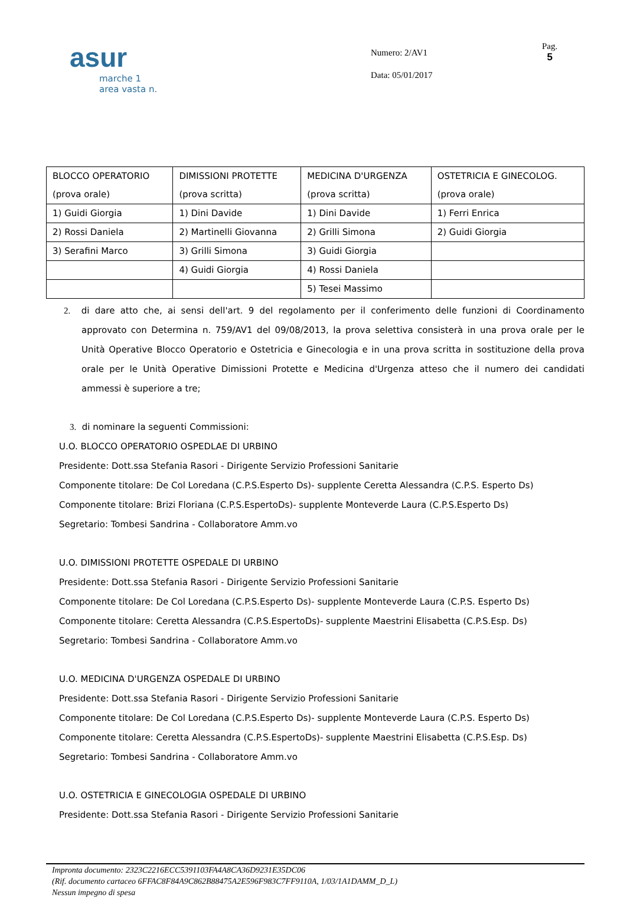asur
marche 1
area vasta n.
Numero: 2/AV1
Data: 05/01/2017
Pag.
5
| BLOCCO OPERATORIO (prova orale) | DIMISSIONI PROTETTE (prova scritta) | MEDICINA D'URGENZA (prova scritta) | OSTETRICIA E GINECOLOG. (prova orale) |
| 1) Guidi Giorgia | 1) Dini Davide | 1) Dini Davide | 1) Ferri Enrica |
| 2) Rossi Daniela | 2) Martinelli Giovanna | 2) Grilli Simona | 2) Guidi Giorgia |
| 3) Serafini Marco | 3) Grilli Simona | 3) Guidi Giorgia | |
| | 4) Guidi Giorgia | 4) Rossi Daniela | |
| | | 5) Tesei Massimo | |
2. di dare atto che, ai sensi dell'art. 9 del regolamento per il conferimento delle funzioni di Coordinamento approvato con Determina n. 759/AV1 del 09/08/2013, la prova selettiva consisterà in una prova orale per le Unità Operative Blocco Operatorio e Ostetricia e Ginecologia e in una prova scritta in sostituzione della prova orale per le Unità Operative Dimissioni Protette e Medicina d'Urgenza atteso che il numero dei candidati ammessi è superiore a tre;
3. di nominare la seguenti Commissioni:
U.O. BLOCCO OPERATORIO OSPEDLAE DI URBINO
Presidente: Dott.ssa Stefania Rasori - Dirigente Servizio Professioni Sanitarie
Componente titolare: De Col Loredana (C.P.S.Esperto Ds)- supplente Ceretta Alessandra (C.P.S. Esperto Ds)
Componente titolare: Brizi Floriana (C.P.S.EspertoDs)- supplente Monteverde Laura (C.P.S.Esperto Ds)
Segretario: Tombesi Sandrina - Collaboratore Amm.vo
U.O. DIMISSIONI PROTETTE OSPEDALE DI URBINO
Presidente: Dott.ssa Stefania Rasori - Dirigente Servizio Professioni Sanitarie
Componente titolare: De Col Loredana (C.P.S.Esperto Ds)- supplente Monteverde Laura (C.P.S. Esperto Ds)
Componente titolare: Ceretta Alessandra (C.P.S.EspertoDs)- supplente Maestrini Elisabetta (C.P.S.Esp. Ds)
Segretario: Tombesi Sandrina - Collaboratore Amm.vo
U.O. MEDICINA D'URGENZA OSPEDALE DI URBINO
Presidente: Dott.ssa Stefania Rasori - Dirigente Servizio Professioni Sanitarie
Componente titolare: De Col Loredana (C.P.S.Esperto Ds)- supplente Monteverde Laura (C.P.S. Esperto Ds)
Componente titolare: Ceretta Alessandra (C.P.S.EspertoDs)- supplente Maestrini Elisabetta (C.P.S.Esp. Ds)
Segretario: Tombesi Sandrina - Collaboratore Amm.vo
U.O. OSTETRICIA E GINECOLOGIA OSPEDALE DI URBINO
Presidente: Dott.ssa Stefania Rasori - Dirigente Servizio Professioni Sanitarie
Impronta documento: 2323C2216ECC5391103FA4A8CA36D9231E35DC06
(Rif. documento cartaceo 6FFAC8F84A9C862B88475A2E596F983C7FF9110A, 1/03/1A1DAMM_D_L)
Nessun impegno di spesa